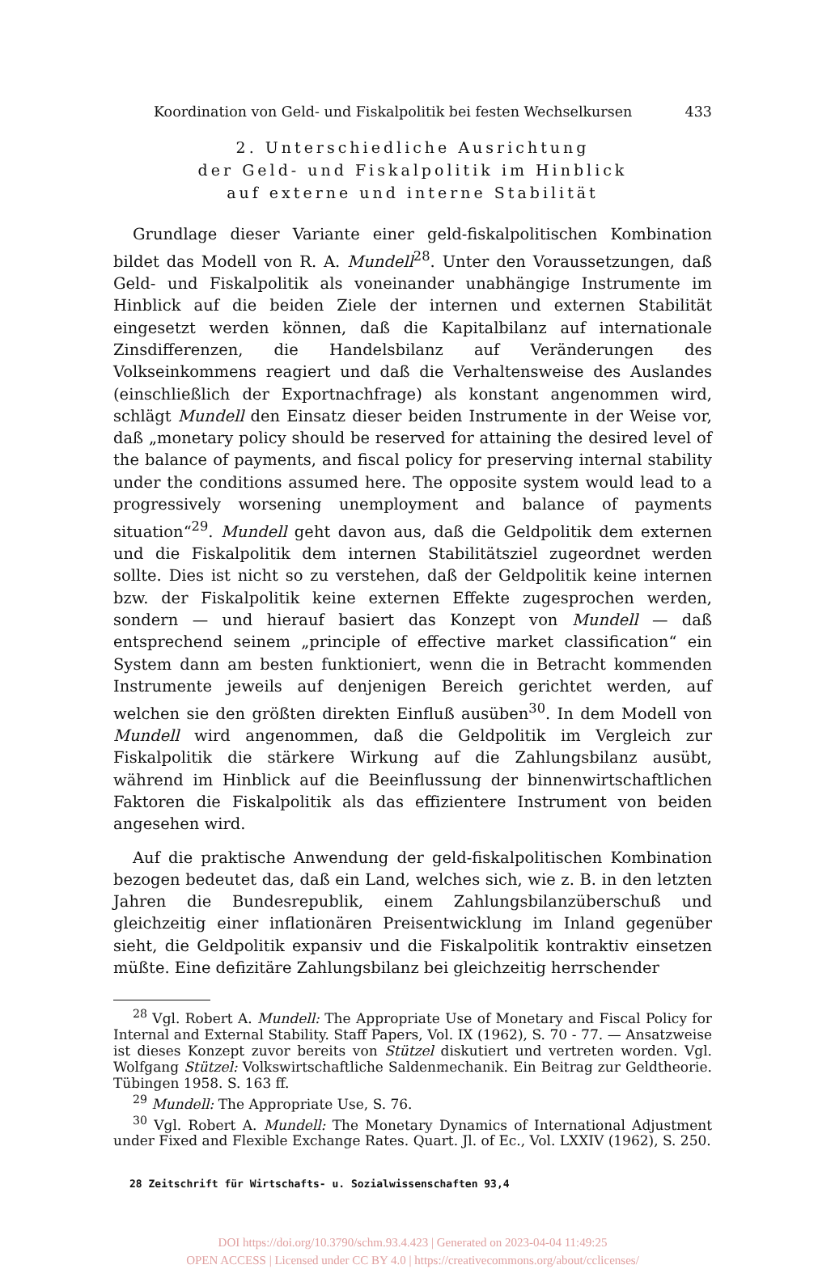Koordination von Geld- und Fiskalpolitik bei festen Wechselkursen 433
2. Unterschiedliche Ausrichtung
der Geld- und Fiskalpolitik im Hinblick
auf externe und interne Stabilität
Grundlage dieser Variante einer geld-fiskalpolitischen Kombination bildet das Modell von R. A. Mundell<sup>28</sup>. Unter den Voraussetzungen, daß Geld- und Fiskalpolitik als voneinander unabhängige Instrumente im Hinblick auf die beiden Ziele der internen und externen Stabilität eingesetzt werden können, daß die Kapitalbilanz auf internationale Zinsdifferenzen, die Handelsbilanz auf Veränderungen des Volkseinkommens reagiert und daß die Verhaltensweise des Auslandes (einschließlich der Exportnachfrage) als konstant angenommen wird, schlägt Mundell den Einsatz dieser beiden Instrumente in der Weise vor, daß „monetary policy should be reserved for attaining the desired level of the balance of payments, and fiscal policy for preserving internal stability under the conditions assumed here. The opposite system would lead to a progressively worsening unemployment and balance of payments situation“<sup>29</sup>. Mundell geht davon aus, daß die Geldpolitik dem externen und die Fiskalpolitik dem internen Stabilitätsziel zugeordnet werden sollte. Dies ist nicht so zu verstehen, daß der Geldpolitik keine internen bzw. der Fiskalpolitik keine externen Effekte zugesprochen werden, sondern — und hierauf basiert das Konzept von Mundell — daß entsprechend seinem „principle of effective market classification“ ein System dann am besten funktioniert, wenn die in Betracht kommenden Instrumente jeweils auf denjenigen Bereich gerichtet werden, auf welchen sie den größten direkten Einfluß ausüben<sup>30</sup>. In dem Modell von Mundell wird angenommen, daß die Geldpolitik im Vergleich zur Fiskalpolitik die stärkere Wirkung auf die Zahlungsbilanz ausübt, während im Hinblick auf die Beeinflussung der binnenwirtschaftlichen Faktoren die Fiskalpolitik als das effizientere Instrument von beiden angesehen wird.
Auf die praktische Anwendung der geld-fiskalpolitischen Kombination bezogen bedeutet das, daß ein Land, welches sich, wie z. B. in den letzten Jahren die Bundesrepublik, einem Zahlungsbilanzüberschuß und gleichzeitig einer inflationären Preisentwicklung im Inland gegenüber sieht, die Geldpolitik expansiv und die Fiskalpolitik kontraktiv einsetzen müßte. Eine defizitäre Zahlungsbilanz bei gleichzeitig herrschender
<sup>28</sup> Vgl. Robert A. Mundell: The Appropriate Use of Monetary and Fiscal Policy for Internal and External Stability. Staff Papers, Vol. IX (1962), S. 70 - 77. — Ansatzweise ist dieses Konzept zuvor bereits von Stützel diskutiert und vertreten worden. Vgl. Wolfgang Stützel: Volkswirtschaftliche Saldenmechanik. Ein Beitrag zur Geldtheorie. Tübingen 1958. S. 163 ff.
<sup>29</sup> Mundell: The Appropriate Use, S. 76.
<sup>30</sup> Vgl. Robert A. Mundell: The Monetary Dynamics of International Adjustment under Fixed and Flexible Exchange Rates. Quart. Jl. of Ec., Vol. LXXIV (1962), S. 250.
28 Zeitschrift für Wirtschafts- u. Sozialwissenschaften 93,4
DOI https://doi.org/10.3790/schm.93.4.423 | Generated on 2023-04-04 11:49:25
OPEN ACCESS | Licensed under CC BY 4.0 | https://creativecommons.org/about/cclicenses/